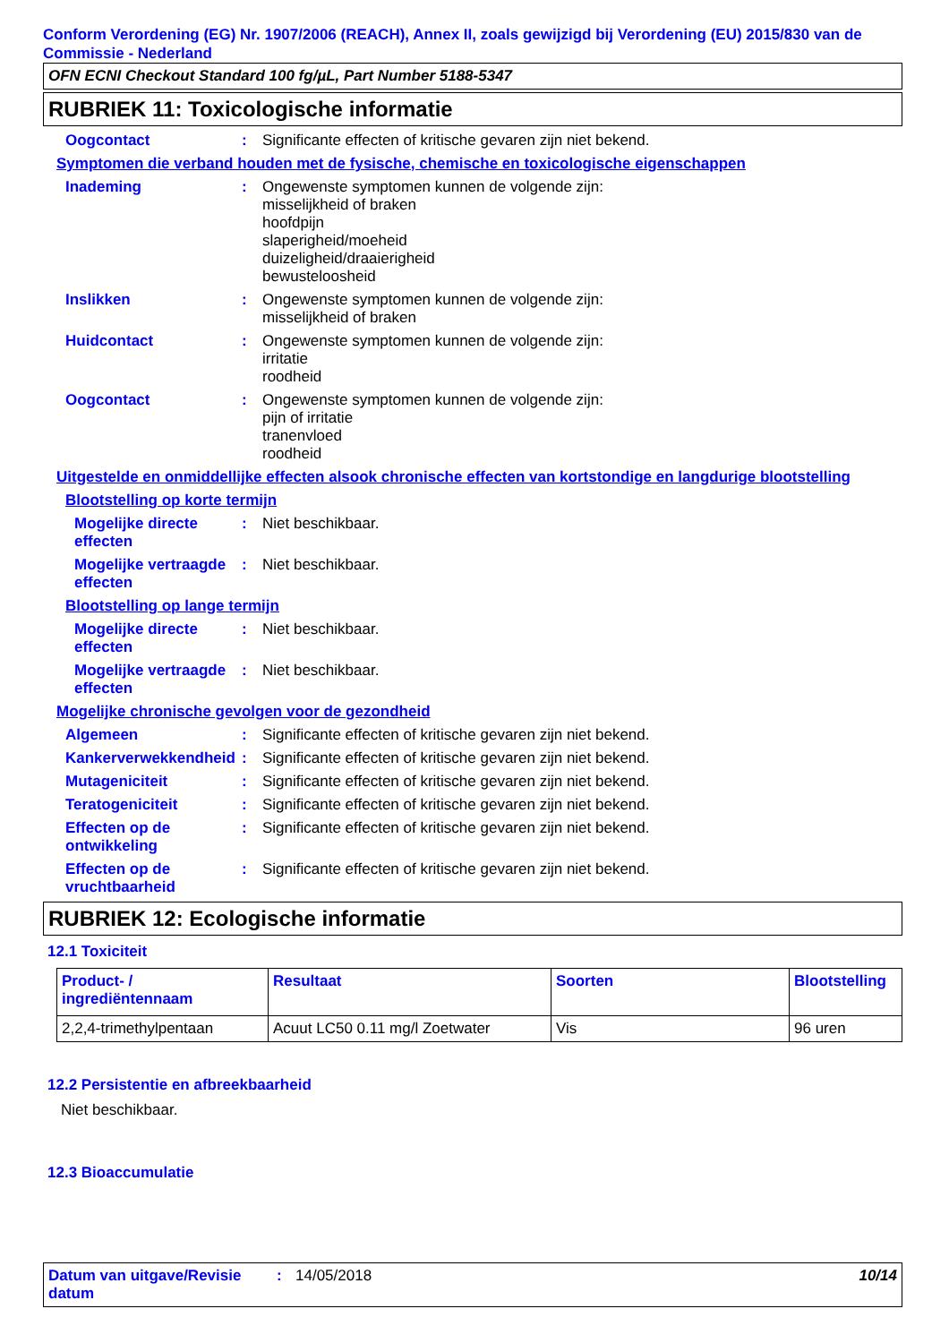Conform Verordening (EG) Nr. 1907/2006 (REACH), Annex II, zoals gewijzigd bij Verordening (EU) 2015/830 van de Commissie - Nederland
OFN ECNI Checkout Standard 100 fg/µL, Part Number 5188-5347
RUBRIEK 11: Toxicologische informatie
Oogcontact : Significante effecten of kritische gevaren zijn niet bekend.
Symptomen die verband houden met de fysische, chemische en toxicologische eigenschappen
Inademing : Ongewenste symptomen kunnen de volgende zijn:
misselijkheid of braken
hoofdpijn
slaperigheid/moeheid
duizeligheid/draaierigheid
bewusteloosheid
Inslikken : Ongewenste symptomen kunnen de volgende zijn:
misselijkheid of braken
Huidcontact : Ongewenste symptomen kunnen de volgende zijn:
irritatie
roodheid
Oogcontact : Ongewenste symptomen kunnen de volgende zijn:
pijn of irritatie
tranenvloed
roodheid
Uitgestelde en onmiddellijke effecten alsook chronische effecten van kortstondige en langdurige blootstelling
Blootstelling op korte termijn
Mogelijke directe effecten
: Niet beschikbaar.
Mogelijke vertraagde effecten
: Niet beschikbaar.
Blootstelling op lange termijn
Mogelijke directe effecten
: Niet beschikbaar.
Mogelijke vertraagde effecten
: Niet beschikbaar.
Mogelijke chronische gevolgen voor de gezondheid
Algemeen : Significante effecten of kritische gevaren zijn niet bekend.
Kankerverwekkendheid : Significante effecten of kritische gevaren zijn niet bekend.
Mutageniciteit : Significante effecten of kritische gevaren zijn niet bekend.
Teratogeniciteit : Significante effecten of kritische gevaren zijn niet bekend.
Effecten op de ontwikkeling
: Significante effecten of kritische gevaren zijn niet bekend.
Effecten op de vruchtbaarheid
: Significante effecten of kritische gevaren zijn niet bekend.
RUBRIEK 12: Ecologische informatie
12.1 Toxiciteit
| Product- / ingrediëntennaam | Resultaat | Soorten | Blootstelling |
| --- | --- | --- | --- |
| 2,2,4-trimethylpentaan | Acuut LC50 0.11 mg/l Zoetwater | Vis | 96 uren |
12.2 Persistentie en afbreekbaarheid
Niet beschikbaar.
12.3 Bioaccumulatie
Datum van uitgave/Revisie datum
: 14/05/2018 10/14